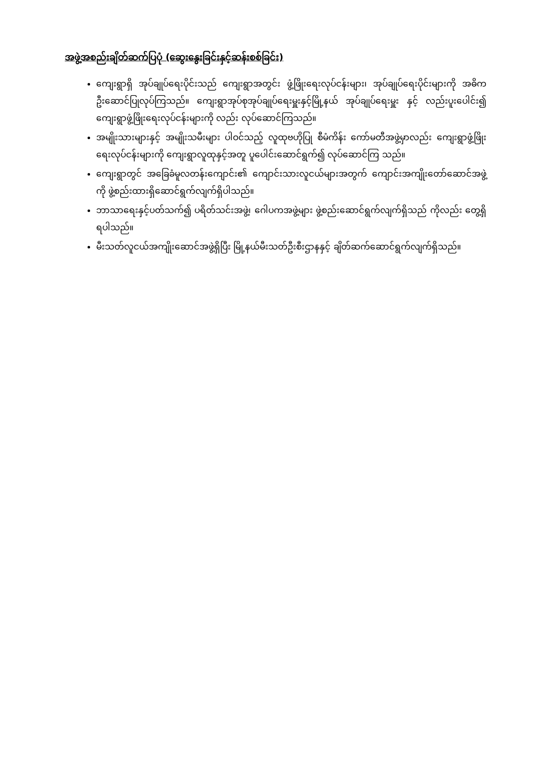အဖွဲ့အစည်းချိတ်ဆက်ပြပုံ (ဆွေးနွေးခြင်းနှင့်ဆန်းစစ်ခြင်း)
ကျေးရွာရှိ အုပ်ချုပ်ရေးပိုင်းသည် ကျေးရွာအတွင်း ဖွံ့ဖြိုးရေးလုပ်ငန်းများ၊ အုပ်ချုပ်ရေးပိုင်းများကို အဓိကဦးဆောင်ပြုလုပ်ကြသည်။ ကျေးရွာအုပ်စုအုပ်ချုပ်ရေးမှူးနှင့်မြို့နယ် အုပ်ချုပ်ရေးမှူး နှင့် လည်းပူးပေါင်း၍ ကျေးရွာဖွံ့ဖြိုးရေးလုပ်ငန်းများကို လည်း လုပ်ဆောင်ကြသည်။
အမျိုးသားများနှင့် အမျိုးသမီးများ ပါဝင်သည့် လူထုဗဟိုပြု စီမံကိန်း ကော်မတီအဖွဲ့မှာလည်း ကျေးရွာဖွံ့ဖြိုးရေးလုပ်ငန်းများကို ကျေးရွာလူထုနှင့်အတူ ပူပေါင်းဆောင်ရွက်၍ လုပ်ဆောင်ကြ သည်။
ကျေးရွာတွင် အခြေခံမူလတန်းကျောင်း၏ ကျောင်းသားလူငယ်များအတွက် ကျောင်းအကျိုးတော်ဆောင်အဖွဲ့ကို ဖွဲ့စည်းထားရှိဆောင်ရွက်လျက်ရှိပါသည်။
ဘာသာရေးနှင့်ပတ်သက်၍ ပရိတ်သင်းအဖွဲ့၊ ဂေါပကအဖွဲ့များ ဖွဲ့စည်းဆောင်ရွက်လျက်ရှိသည် ကိုလည်း တွေ့ရှိရပါသည်။
မီးသတ်လူငယ်အကျိုးဆောင်အဖွဲ့ရှိပြီး မြို့နယ်မီးသတ်ဦးစီးဌာနနှင့် ချိတ်ဆက်ဆောင်ရွက်လျက်ရှိသည်။